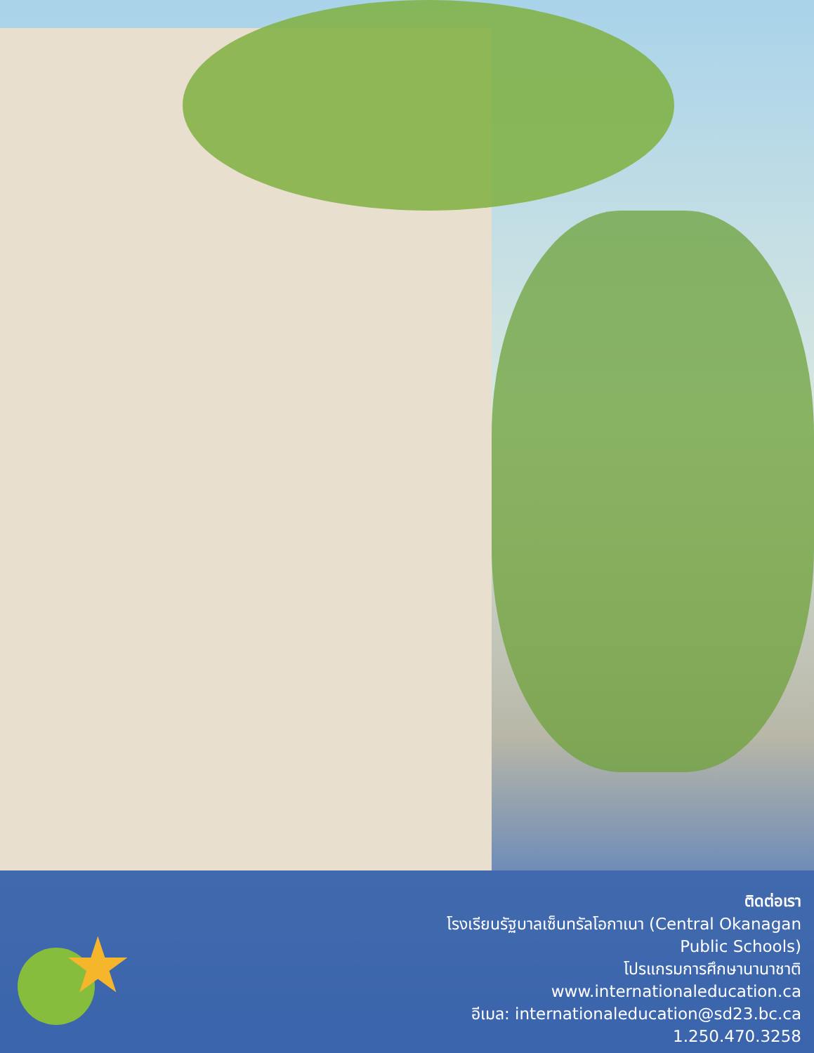★
ติดต่อเรา
โรงเรียนรัฐบาลเซ็นทรัลโอกาเนา (Central Okanagan Public Schools)
โปรแกรมการศึกษานานาชาติ
www.internationaleducation.ca
อีเมล: internationaleducation@sd23.bc.ca
1.250.470.3258